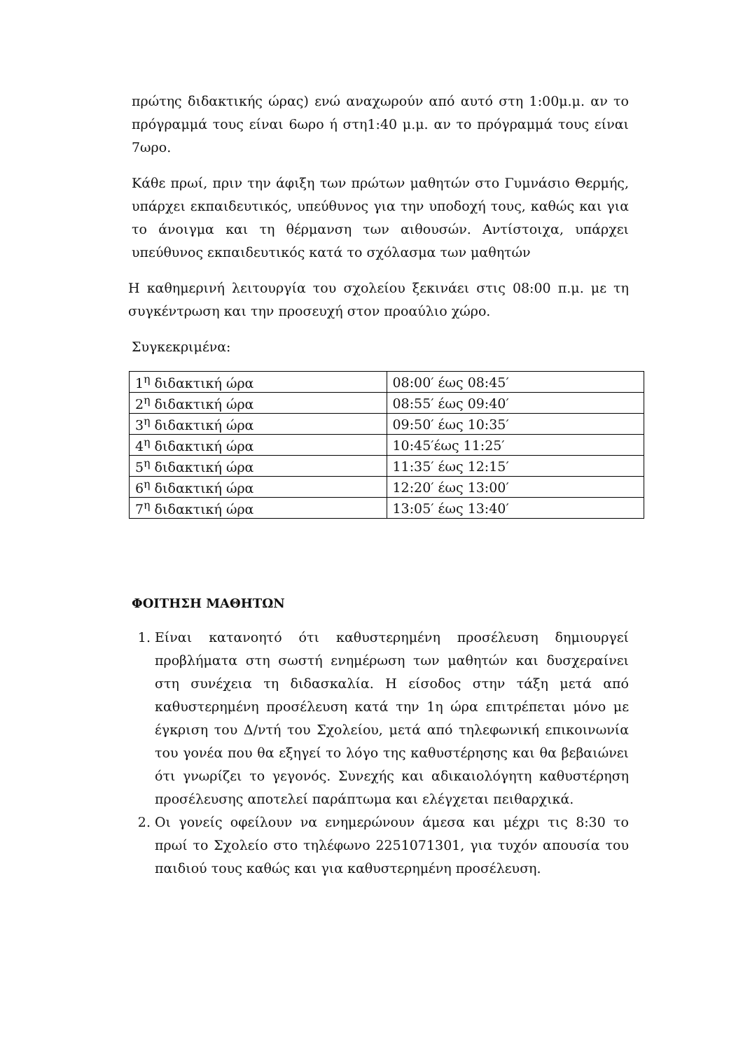πρώτης διδακτικής ώρας) ενώ αναχωρούν από αυτό στη 1:00μ.μ. αν το πρόγραμμά τους είναι 6ωρο ή στη1:40 μ.μ. αν το πρόγραμμά τους είναι 7ωρο.
Κάθε πρωί, πριν την άφιξη των πρώτων μαθητών στο Γυμνάσιο Θερμής, υπάρχει εκπαιδευτικός, υπεύθυνος για την υποδοχή τους, καθώς και για το άνοιγμα και τη θέρμανση των αιθουσών. Αντίστοιχα, υπάρχει υπεύθυνος εκπαιδευτικός κατά το σχόλασμα των μαθητών
Η καθημερινή λειτουργία του σχολείου ξεκινάει στις 08:00 π.μ. με τη συγκέντρωση και την προσευχή στον προαύλιο χώρο.
Συγκεκριμένα:
| 1<sup>η</sup> διδακτική ώρα | 08:00′ έως 08:45′ |
| 2<sup>η</sup> διδακτική ώρα | 08:55′ έως 09:40′ |
| 3<sup>η</sup> διδακτική ώρα | 09:50′ έως 10:35′ |
| 4<sup>η</sup> διδακτική ώρα | 10:45′έως 11:25′ |
| 5<sup>η</sup> διδακτική ώρα | 11:35′ έως 12:15′ |
| 6<sup>η</sup> διδακτική ώρα | 12:20′ έως 13:00′ |
| 7<sup>η</sup> διδακτική ώρα | 13:05′ έως 13:40′ |
ΦΟΙΤΗΣΗ ΜΑΘΗΤΩΝ
1. Είναι κατανοητό ότι καθυστερημένη προσέλευση δημιουργεί προβλήματα στη σωστή ενημέρωση των μαθητών και δυσχεραίνει στη συνέχεια τη διδασκαλία. Η είσοδος στην τάξη μετά από καθυστερημένη προσέλευση κατά την 1η ώρα επιτρέπεται μόνο με έγκριση του Δ/ντή του Σχολείου, μετά από τηλεφωνική επικοινωνία του γονέα που θα εξηγεί το λόγο της καθυστέρησης και θα βεβαιώνει ότι γνωρίζει το γεγονός. Συνεχής και αδικαιολόγητη καθυστέρηση προσέλευσης αποτελεί παράπτωμα και ελέγχεται πειθαρχικά.
2. Οι γονείς οφείλουν να ενημερώνουν άμεσα και μέχρι τις 8:30 το πρωί το Σχολείο στο τηλέφωνο 2251071301, για τυχόν απουσία του παιδιού τους καθώς και για καθυστερημένη προσέλευση.